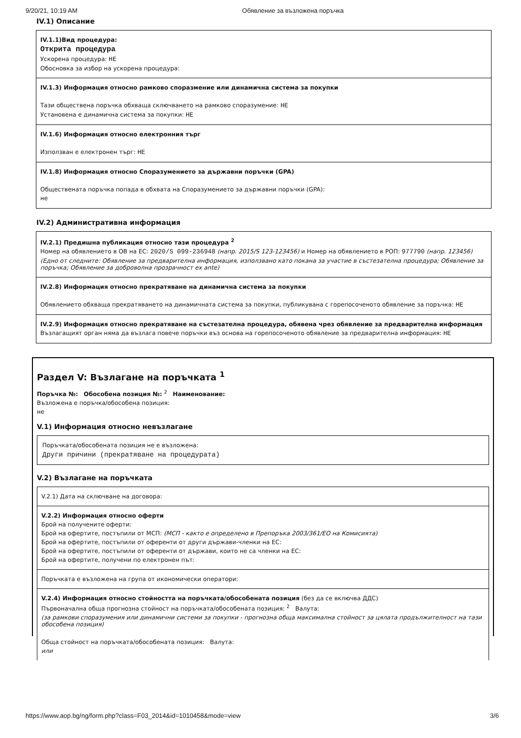9/20/21, 10:19 AM Обявление за възложена поръчка
IV.1) Описание
IV.1.1)Вид процедура:
Открита процедура
Ускорена процедура: НЕ
Обосновка за избор на ускорена процедура:
IV.1.3) Информация относно рамково споразмение или динамична система за покупки
Тази обществена поръчка обхваща сключването на рамково споразумение: НЕ
Установена е динамична система за покупки: НЕ
IV.1.6) Информация относно електронния търг
Използван е електронен търг: НЕ
IV.1.8) Информация относно Споразумението за държавни поръчки (GPA)
Обществената поръчка попада в обхвата на Споразумението за държавни поръчки (GPA):
не
IV.2) Административна информация
IV.2.1) Предишна публикация относно тази процедура <sup>2</sup>
Номер на обявлението в ОВ на ЕС: 2020/S 099-236948 (напр. 2015/S 123-123456) и Номер на обявлението в РОП: 977790 (напр. 123456)
(Едно от следните: Обявление за предварителна информация, използвано като покана за участие в състезателна процедура; Обявление за поръчка; Обявление за доброволна прозрачност ex ante)
IV.2.8) Информация относно прекратяване на динамична система за покупки
Обявлението обхваща прекратяването на динамичната система за покупки, публикувана с горепосоченото обявление за поръчка: НЕ
IV.2.9) Информация относно прекратяване на състезателна процедура, обявена чрез обявление за предварителна информация
Възлагащият орган няма да възлага повече поръчки въз основа на горепосоченото обявление за предварителна информация: НЕ
Раздел V: Възлагане на поръчката <sup>1</sup>
Поръчка №: Обособена позиция №: <sup>2</sup> Наименование:
Възложена е поръчка/обособена позиция:
не
V.1) Информация относно невъзлагане
Поръчката/обособената позиция не е възложена:
Други причини (прекратяване на процедурата)
V.2) Възлагане на поръчката
V.2.1) Дата на сключване на договора:
V.2.2) Информация относно оферти
Брой на получените оферти:
Брой на офертите, постъпили от МСП: (МСП - както е определено в Препоръка 2003/361/ЕО на Комисията)
Брой на офертите, постъпили от оференти от други държави-членки на ЕС:
Брой на офертите, постъпили от оференти от държави, които не са членки на ЕС:
Брой на офертите, получени по електронен път:
Поръчката е възложена на група от икономически оператори:
V.2.4) Информация относно стойността на поръчката/обособената позиция (без да се включва ДДС)
Първоначална обща прогнозна стойност на поръчката/обособената позиция: <sup>2</sup> Валута:
(за рамкови споразумения или динамични системи за покупки - прогнозна обща максимална стойност за цялата продължителност на тази обособена позиция)
Обща стойност на поръчката/обособената позиция: Валута:
или
https://www.aop.bg/ng/form.php?class=F03_2014&id=1010458&mode=view 3/6